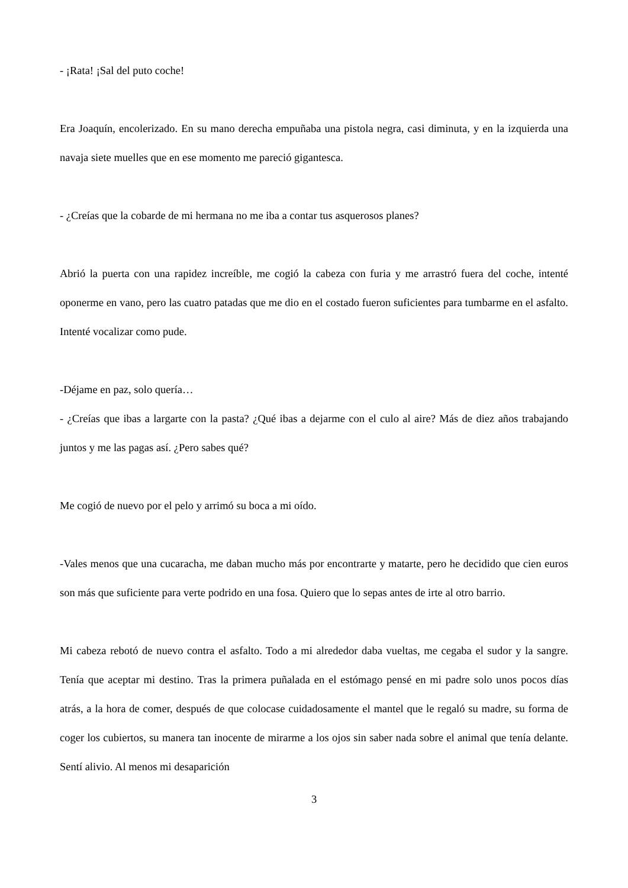- ¡Rata! ¡Sal del puto coche!
Era Joaquín, encolerizado. En su mano derecha empuñaba una pistola negra, casi diminuta, y en la izquierda una navaja siete muelles que en ese momento me pareció gigantesca.
- ¿Creías que la cobarde de mi hermana no me iba a contar tus asquerosos planes?
Abrió la puerta con una rapidez increíble, me cogió la cabeza con furia y me arrastró fuera del coche, intenté oponerme en vano, pero las cuatro patadas que me dio en el costado fueron suficientes para tumbarme en el asfalto. Intenté vocalizar como pude.
-Déjame en paz, solo quería…
- ¿Creías que ibas a largarte con la pasta? ¿Qué ibas a dejarme con el culo al aire? Más de diez años trabajando juntos y me las pagas así. ¿Pero sabes qué?
Me cogió de nuevo por el pelo y arrimó su boca a mi oído.
-Vales menos que una cucaracha, me daban mucho más por encontrarte y matarte, pero he decidido que cien euros son más que suficiente para verte podrido en una fosa. Quiero que lo sepas antes de irte al otro barrio.
Mi cabeza rebotó de nuevo contra el asfalto. Todo a mi alrededor daba vueltas, me cegaba el sudor y la sangre. Tenía que aceptar mi destino. Tras la primera puñalada en el estómago pensé en mi padre solo unos pocos días atrás, a la hora de comer, después de que colocase cuidadosamente el mantel que le regaló su madre, su forma de coger los cubiertos, su manera tan inocente de mirarme a los ojos sin saber nada sobre el animal que tenía delante. Sentí alivio. Al menos mi desaparición
3